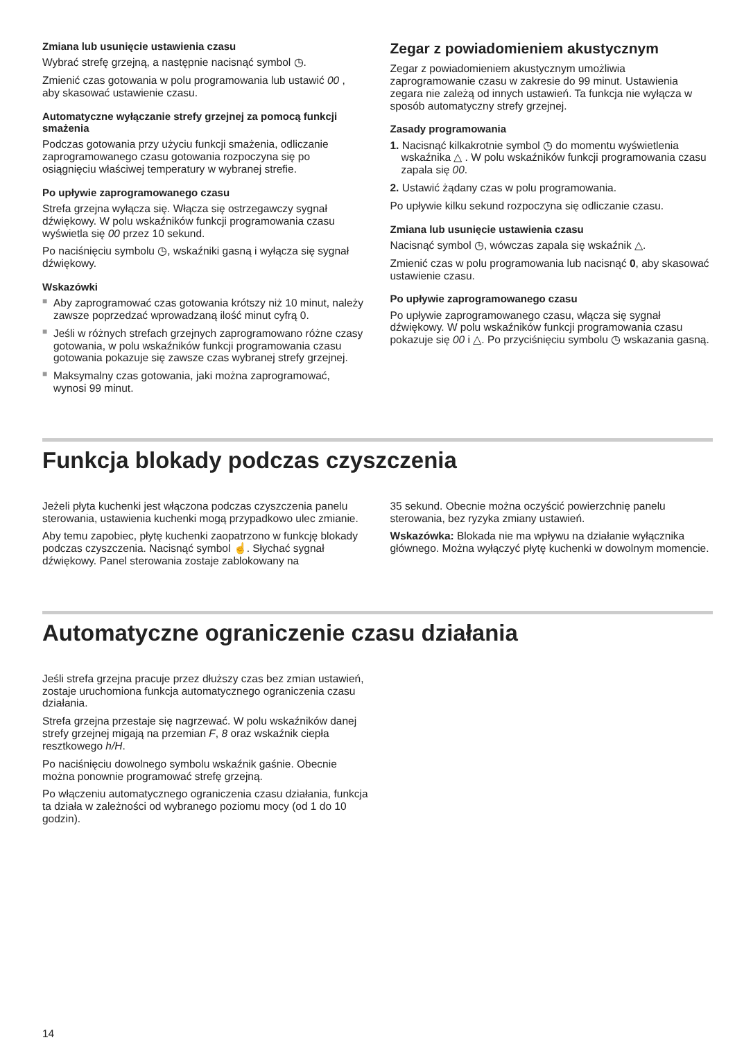Zmiana lub usunięcie ustawienia czasu
Wybrać strefę grzejną, a następnie nacisnąć symbol ◷.
Zmienić czas gotowania w polu programowania lub ustawić 00 , aby skasować ustawienie czasu.
Automatyczne wyłączanie strefy grzejnej za pomocą funkcji smażenia
Podczas gotowania przy użyciu funkcji smażenia, odliczanie zaprogramowanego czasu gotowania rozpoczyna się po osiągnięciu właściwej temperatury w wybranej strefie.
Po upływie zaprogramowanego czasu
Strefa grzejna wyłącza się. Włącza się ostrzegawczy sygnał dźwiękowy. W polu wskaźników funkcji programowania czasu wyświetla się 00 przez 10 sekund.
Po naciśnięciu symbolu ◷, wskaźniki gasną i wyłącza się sygnał dźwiękowy.
Wskazówki
■ Aby zaprogramować czas gotowania krótszy niż 10 minut, należy zawsze poprzedzać wprowadzaną ilość minut cyfrą 0.
■ Jeśli w różnych strefach grzejnych zaprogramowano różne czasy gotowania, w polu wskaźników funkcji programowania czasu gotowania pokazuje się zawsze czas wybranej strefy grzejnej.
■ Maksymalny czas gotowania, jaki można zaprogramować, wynosi 99 minut.
Zegar z powiadomieniem akustycznym
Zegar z powiadomieniem akustycznym umożliwia zaprogramowanie czasu w zakresie do 99 minut. Ustawienia zegara nie zależą od innych ustawień. Ta funkcja nie wyłącza w sposób automatyczny strefy grzejnej.
Zasady programowania
1. Nacisnąć kilkakrotnie symbol ◷ do momentu wyświetlenia wskaźnika △ . W polu wskaźników funkcji programowania czasu zapala się 00.
2. Ustawić żądany czas w polu programowania.
Po upływie kilku sekund rozpoczyna się odliczanie czasu.
Zmiana lub usunięcie ustawienia czasu
Nacisnąć symbol ◷, wówczas zapala się wskaźnik △.
Zmienić czas w polu programowania lub nacisnąć 0, aby skasować ustawienie czasu.
Po upływie zaprogramowanego czasu
Po upływie zaprogramowanego czasu, włącza się sygnał dźwiękowy. W polu wskaźników funkcji programowania czasu pokazuje się 00 i △. Po przyciśnięciu symbolu ◷ wskazania gasną.
Funkcja blokady podczas czyszczenia
Jeżeli płyta kuchenki jest włączona podczas czyszczenia panelu sterowania, ustawienia kuchenki mogą przypadkowo ulec zmianie.
Aby temu zapobiec, płytę kuchenki zaopatrzono w funkcję blokady podczas czyszczenia. Nacisnąć symbol ☝. Słychać sygnał dźwiękowy. Panel sterowania zostaje zablokowany na
35 sekund. Obecnie można oczyścić powierzchnię panelu sterowania, bez ryzyka zmiany ustawień.
Wskazówka: Blokada nie ma wpływu na działanie wyłącznika głównego. Można wyłączyć płytę kuchenki w dowolnym momencie.
Automatyczne ograniczenie czasu działania
Jeśli strefa grzejna pracuje przez dłuższy czas bez zmian ustawień, zostaje uruchomiona funkcja automatycznego ograniczenia czasu działania.
Strefa grzejna przestaje się nagrzewać. W polu wskaźników danej strefy grzejnej migają na przemian F, 8 oraz wskaźnik ciepła resztkowego h/H.
Po naciśnięciu dowolnego symbolu wskaźnik gaśnie. Obecnie można ponownie programować strefę grzejną.
Po włączeniu automatycznego ograniczenia czasu działania, funkcja ta działa w zależności od wybranego poziomu mocy (od 1 do 10 godzin).
14